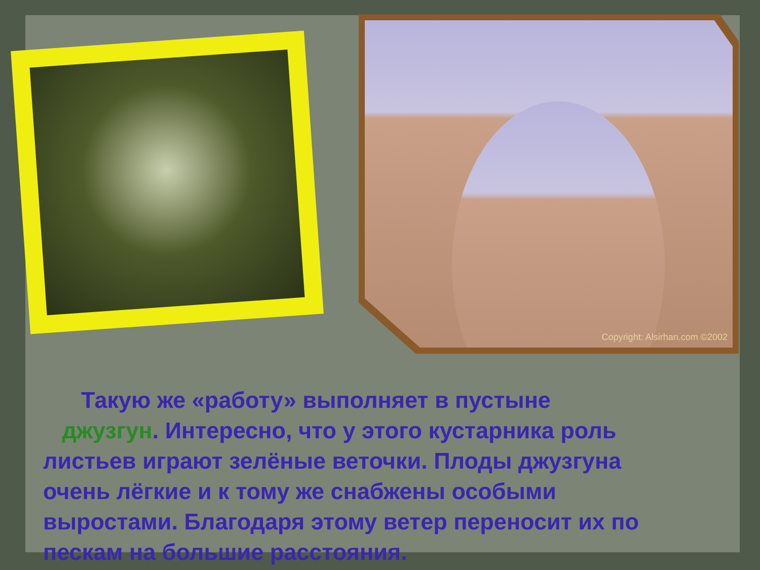Copyright: Alsirhan.com ©2002
Такую же «работу» выполняет в пустыне джузгун. Интересно, что у этого кустарника роль листьев играют зелёные веточки. Плоды джузгуна очень лёгкие и к тому же снабжены особыми выростами. Благодаря этому ветер переносит их по пескам на большие расстояния.